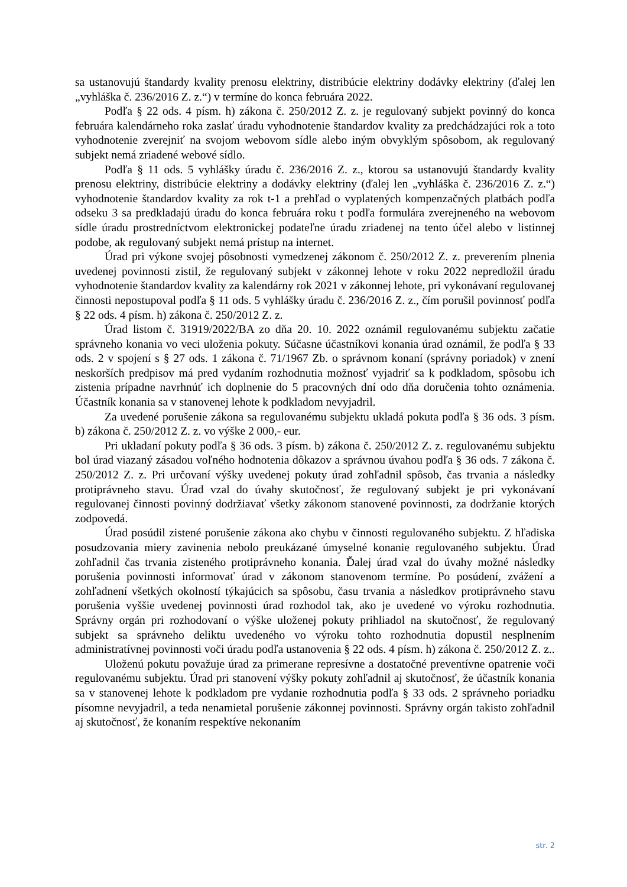sa ustanovujú štandardy kvality prenosu elektriny, distribúcie elektriny dodávky elektriny (ďalej len „vyhláška č. 236/2016 Z. z.“) v termíne do konca februára 2022.
Podľa § 22 ods. 4 písm. h) zákona č. 250/2012 Z. z. je regulovaný subjekt povinný do konca februára kalendárneho roka zaslať úradu vyhodnotenie štandardov kvality za predchádzajúci rok a toto vyhodnotenie zverejniť na svojom webovom sídle alebo iným obvyklým spôsobom, ak regulovaný subjekt nemá zriadené webové sídlo.
Podľa § 11 ods. 5 vyhlášky úradu č. 236/2016 Z. z., ktorou sa ustanovujú štandardy kvality prenosu elektriny, distribúcie elektriny a dodávky elektriny (ďalej len „vyhláška č. 236/2016 Z. z.“) vyhodnotenie štandardov kvality za rok t-1 a prehľad o vyplatených kompenzačných platbách podľa odseku 3 sa predkladajú úradu do konca februára roku t podľa formulára zverejneného na webovom sídle úradu prostredníctvom elektronickej podateľne úradu zriadenej na tento účel alebo v listinnej podobe, ak regulovaný subjekt nemá prístup na internet.
Úrad pri výkone svojej pôsobnosti vymedzenej zákonom č. 250/2012 Z. z. preverením plnenia uvedenej povinnosti zistil, že regulovaný subjekt v zákonnej lehote v roku 2022 nepredložil úradu vyhodnotenie štandardov kvality za kalendárny rok 2021 v zákonnej lehote, pri vykonávaní regulovanej činnosti nepostupoval podľa § 11 ods. 5 vyhlášky úradu č. 236/2016 Z. z., čím porušil povinnosť podľa § 22 ods. 4 písm. h) zákona č. 250/2012 Z. z.
Úrad listom č. 31919/2022/BA zo dňa 20. 10. 2022 oznámil regulovanému subjektu začatie správneho konania vo veci uloženia pokuty. Súčasne účastníkovi konania úrad oznámil, že podľa § 33 ods. 2 v spojení s § 27 ods. 1 zákona č. 71/1967 Zb. o správnom konaní (správny poriadok) v znení neskorších predpisov má pred vydaním rozhodnutia možnosť vyjadriť sa k podkladom, spôsobu ich zistenia prípadne navrhnúť ich doplnenie do 5 pracovných dní odo dňa doručenia tohto oznámenia. Účastník konania sa v stanovenej lehote k podkladom nevyjadril.
Za uvedené porušenie zákona sa regulovanému subjektu ukladá pokuta podľa § 36 ods. 3 písm. b) zákona č. 250/2012 Z. z. vo výške 2 000,- eur.
Pri ukladaní pokuty podľa § 36 ods. 3 písm. b) zákona č. 250/2012 Z. z. regulovanému subjektu bol úrad viazaný zásadou voľného hodnotenia dôkazov a správnou úvahou podľa § 36 ods. 7 zákona č. 250/2012 Z. z. Pri určovaní výšky uvedenej pokuty úrad zohľadnil spôsob, čas trvania a následky protiprávneho stavu. Úrad vzal do úvahy skutočnosť, že regulovaný subjekt je pri vykonávaní regulovanej činnosti povinný dodržiavať všetky zákonom stanovené povinnosti, za dodržanie ktorých zodpovedá.
Úrad posúdil zistené porušenie zákona ako chybu v činnosti regulovaného subjektu. Z hľadiska posudzovania miery zavinenia nebolo preukázané úmyselné konanie regulovaného subjektu. Úrad zohľadnil čas trvania zisteného protiprávneho konania. Ďalej úrad vzal do úvahy možné následky porušenia povinnosti informovať úrad v zákonom stanovenom termíne. Po posúdení, zvážení a zohľadnení všetkých okolností týkajúcich sa spôsobu, času trvania a následkov protiprávneho stavu porušenia vyššie uvedenej povinnosti úrad rozhodol tak, ako je uvedené vo výroku rozhodnutia. Správny orgán pri rozhodovaní o výške uloženej pokuty prihliadol na skutočnosť, že regulovaný subjekt sa správneho deliktu uvedeného vo výroku tohto rozhodnutia dopustil nesplnením administratívnej povinnosti voči úradu podľa ustanovenia § 22 ods. 4 písm. h) zákona č. 250/2012 Z. z..
Uloženú pokutu považuje úrad za primerane represívne a dostatočné preventívne opatrenie voči regulovanému subjektu. Úrad pri stanovení výšky pokuty zohľadnil aj skutočnosť, že účastník konania sa v stanovenej lehote k podkladom pre vydanie rozhodnutia podľa § 33 ods. 2 správneho poriadku písomne nevyjadril, a teda nenamietal porušenie zákonnej povinnosti. Správny orgán takisto zohľadnil aj skutočnosť, že konaním respektíve nekonaním
str. 2